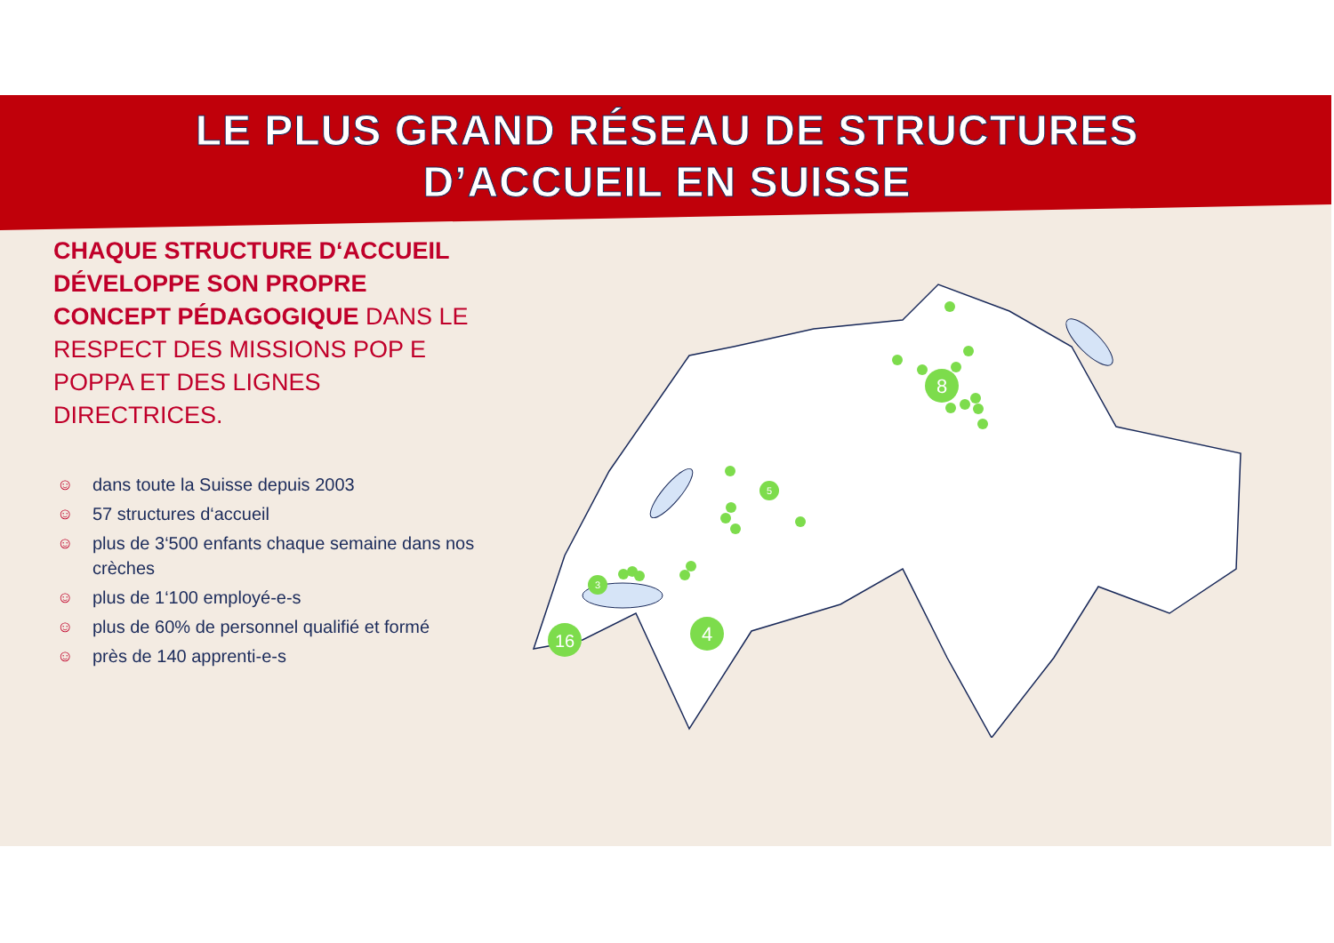LE PLUS GRAND RÉSEAU DE STRUCTURES
D’ACCUEIL EN SUISSE
CHAQUE STRUCTURE D‘ACCUEIL DÉVELOPPE SON PROPRE CONCEPT PÉDAGOGIQUE DANS LE RESPECT DES MISSIONS POP E POPPA ET DES LIGNES DIRECTRICES.
☺ dans toute la Suisse depuis 2003
☺ 57 structures d‘accueil
☺ plus de 3‘500 enfants chaque semaine dans nos crèches
☺ plus de 1‘100 employé-e-s
☺ plus de 60% de personnel qualifié et formé
☺ près de 140 apprenti-e-s
16
4
8
3
5